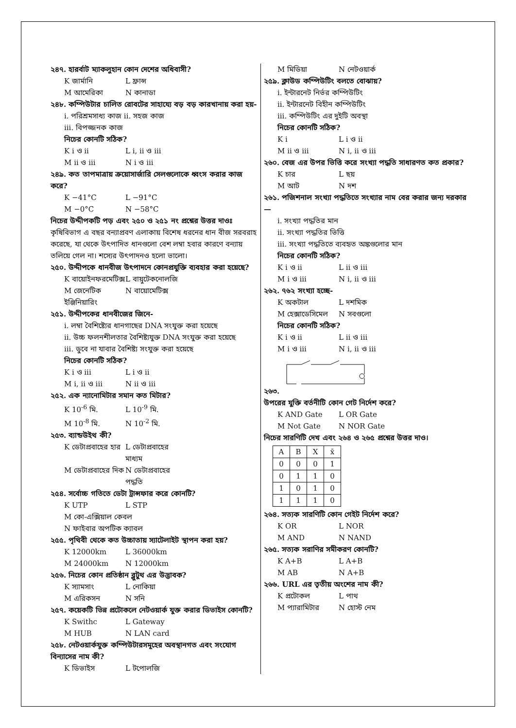২৪৭. হারর্বাট ম্যাকলুহান কোন দেশের অধিবাসী?
K জার্মানি L ফ্রান্স
M আমেরিকা N কানাডা
২৪৮. কম্পিউটার চালিত রোবটের সাহায্যে বড় বড় কারখানায় করা হয়-
i. পরিশ্রমসাধ্য কাজ ii. সহজ কাজ
iii. বিপজ্জনক কাজ
নিচের কোনটি সঠিক?
K i ও ii L i, ii ও iii
M ii ও iii N i ও iii
২৪৯. কত তাপমাত্রায় ক্রয়োসার্জারি সেলগুলোকে ধ্বংস করার কাজ করে?
K −41°C L −91°C
M −0°C N −58°C
নিচের উদ্দীপকটি পড় এবং ২৫০ ও ২৫১ নং প্রশ্নের উত্তর দাওঃ
কৃষিবিভাগ এ বছর বন্যাপ্রবণ এলাকায় বিশেষ ধরনের ধান বীজ সরবরাহ করেছে, যা থেকে উৎপাদিত ধানগুলো বেশ লম্বা হবার কারণে বন্যায় তলিয়ে গেল না। শস্যের উৎপাদনও হলো ভালো।
২৫০. উদ্দীপকে ধানবীজ উৎপাদনে কোনপ্রযুক্তি ব্যবহার করা হয়েছে?
K বায়োইনফরমেটিক্স L বায়ুটেকনোলজি
M জেনেটিক ইঞ্জিনিয়ারিং N বায়োমেটিক্স
২৫১. উদ্দীপকের ধানবীজের জিনে-
i. লম্বা বৈশিষ্ট্যের ধানগাছের DNA সংযুক্ত করা হয়েছে
ii. উচ্চ ফলনশীলতার বৈশিষ্ট্যযুক্ত DNA সংযুক্ত করা হয়েছে
iii. ডুবে না যাবার বৈশিষ্ট্য সংযুক্ত করা হয়েছে
নিচের কোনটি সঠিক?
K i ও iii L i ও ii
M i, ii ও iii N ii ও iii
২৫২. এক ন্যানোমিটার সমান কত মিটার?
K 10<sup>-6</sup> মি. L 10<sup>-9</sup> মি.
M 10<sup>-8</sup> মি. N 10<sup>-2</sup> মি.
২৫৩. ব্যান্ডউইথ কী?
K ডেটাপ্রবাহের হার L ডেটাপ্রবাহের মাধ্যম
M ডেটাপ্রবাহের দিক N ডেটাপ্রবাহের পদ্ধতি
২৫৪. সর্বোচ্চ গতিতে ডেটা ট্রান্সফার করে কোনটি?
K UTP L STP
M কো-এক্সিয়াল কেবল
N ফাইবার অপটিক ক্যাবল
২৫৫. পৃথিবী থেকে কত উচ্চাতায় স্যাটেলাইট স্থাপন করা হয়?
K 12000km L 36000km
M 24000km N 12000km
২৫৬. নিচের কোন প্রতিষ্ঠান ব্লুটুথ এর উদ্ভাবক?
K স্যামসাং L নোকিয়া
M এরিকসন N সনি
২৫৭. কয়েকটি ভিন্ন প্রটোকলে নেটওয়ার্ক যুক্ত করার ডিভাইস কোনটি?
K Swithc L Gateway
M HUB N LAN card
২৫৮. নেটওয়ার্কযুক্ত কম্পিউটারসমূহের অবস্থানগত এবং সংযোগ বিন্যাসের নাম কী?
K ডিভাইস L টপোলজি
M মিডিয়া N নেটওয়ার্ক
২৫৯. ক্লাউড কম্পিউটিং বলতে বোঝায়?
i. ইন্টারনেট নির্ভর কম্পিউটিং
ii. ইন্টারনেট বিহীন কম্পিউটিং
iii. কম্পিউটিং এর দুইটি অবস্থা
নিচের কোনটি সঠিক?
K i L i ও ii
M ii ও iii N i, ii ও iii
২৬০. বেজ এর উপর ভিত্তি করে সংখ্যা পদ্ধতি সাধারণত কত প্রকার?
K চার L ছয়
M আট N দশ
২৬১. পজিশনাল সংখ্যা পদ্ধতিতে সংখ্যার নাম বের করার জন্য দরকার—
i. সংখ্যা পদ্ধতির মান
ii. সংখ্যা পদ্ধতির ভিত্তি
iii. সংখ্যা পদ্ধতিতে ব্যবহৃত অঙ্কগুলোর মান
নিচের কোনটি সঠিক?
K i ও ii L ii ও iii
M i ও iii N i, ii ও iii
২৬২. ৭৬২ সংখ্যা হচ্ছে-
K অকটাল L দশমিক
M হেক্সাডেসিমেল N সবগুলো
নিচের কোনটি সঠিক?
K i ও ii L ii ও iii
M i ও iii N i, ii ও iii
২৬৩.
উপরের যুক্তি বর্তনীটি কোন গেট নির্দেশ করে?
K AND Gate L OR Gate
M Not Gate N NOR Gate
নিচের সারণিটি দেখ এবং ২৬৪ ও ২৬৫ প্রশ্নের উত্তর দাও।
| A | B | X | x̄ |
| 0 | 0 | 0 | 1 |
| 0 | 1 | 1 | 0 |
| 1 | 0 | 1 | 0 |
| 1 | 1 | 1 | 0 |
২৬৪. সত্যক সারণিটি কোন গেইট নির্দেশ করে?
K OR L NOR
M AND N NAND
২৬৫. সত্যক সরাণির সমীকরণ কোনটি?
K A+B L A+B
M AB N A+B
২৬৬. URL এর তৃতীয় অংশের নাম কী?
K প্রটোকল L পাথ
M প্যারামিটার N হোস্ট নেম